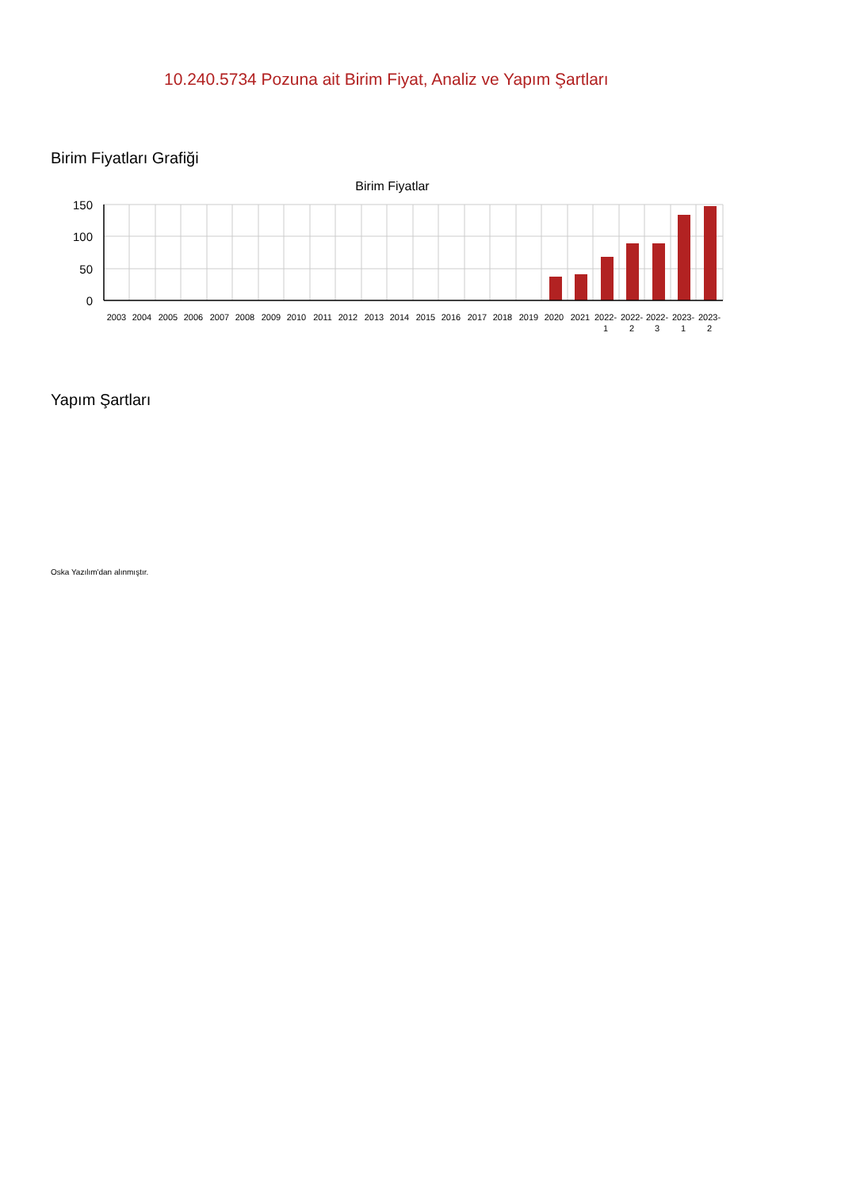10.240.5734 Pozuna ait Birim Fiyat, Analiz ve Yapım Şartları
Birim Fiyatları Grafiği
Birim Fiyatlar
150
100
50
0
2003
2004
2005
2006
2007
2008
2009
2010
2011
2012
2013
2014
2015
2016
2017
2018
2019
2020
2021
2022-
1
2022-
2
2022-
3
2023-
1
2023-
2
Yapım Şartları
Oska Yazılım'dan alınmıştır.